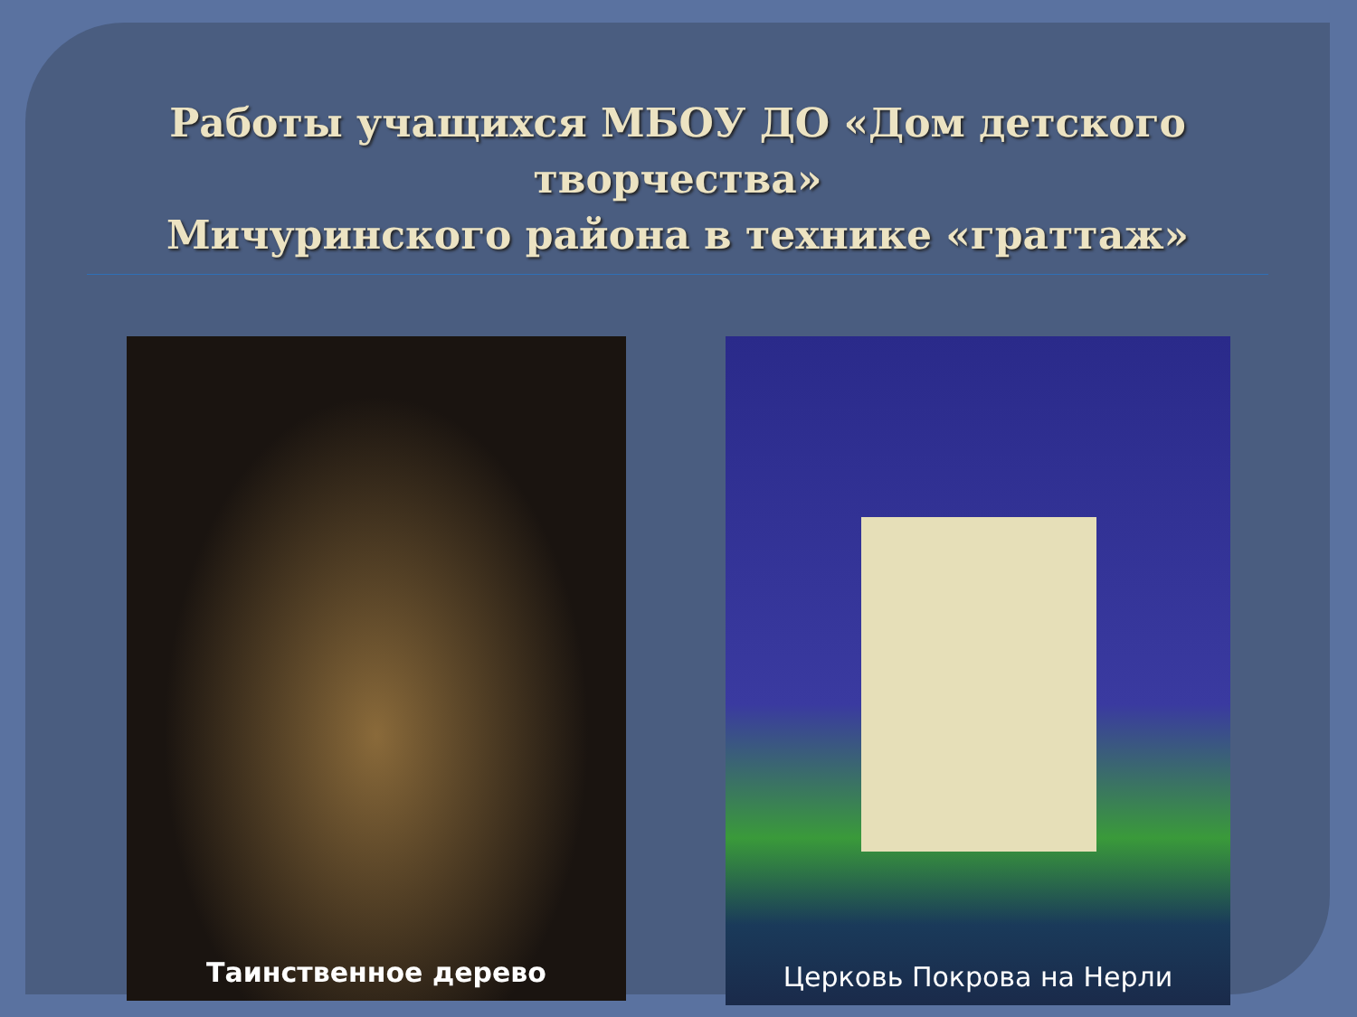Работы учащихся МБОУ ДО «Дом детского творчества»
Мичуринского района в технике «граттаж»
Таинственное дерево
Церковь Покрова на Нерли